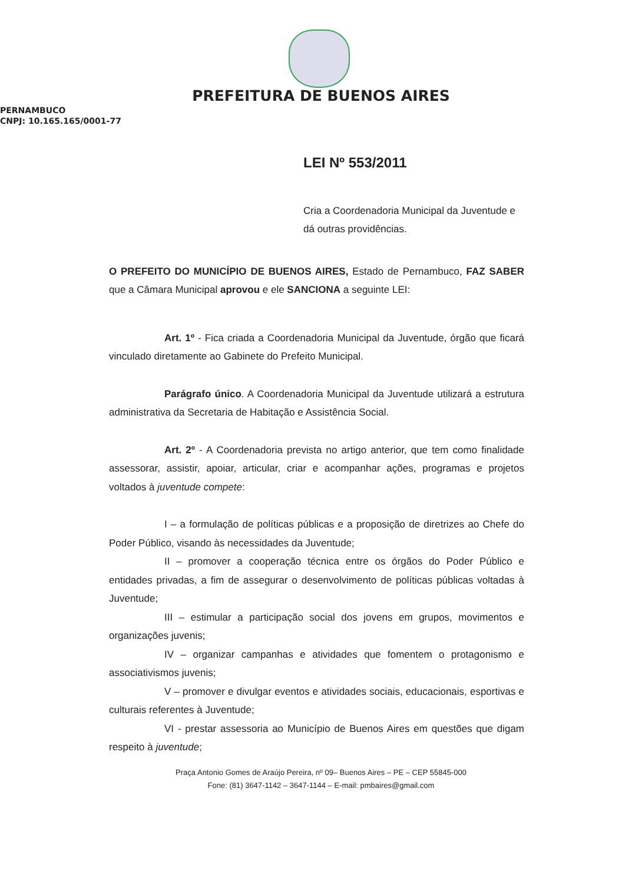PREFEITURA DE BUENOS AIRES
PERNAMBUCO
CNPJ: 10.165.165/0001-77
LEI Nº 553/2011
Cria a Coordenadoria Municipal da Juventude e dá outras providências.
O PREFEITO DO MUNICÍPIO DE BUENOS AIRES, Estado de Pernambuco, FAZ SABER que a Câmara Municipal aprovou e ele SANCIONA a seguinte LEI:
Art. 1º - Fica criada a Coordenadoria Municipal da Juventude, órgão que ficará vinculado diretamente ao Gabinete do Prefeito Municipal.
Parágrafo único. A Coordenadoria Municipal da Juventude utilizará a estrutura administrativa da Secretaria de Habitação e Assistência Social.
Art. 2º - A Coordenadoria prevista no artigo anterior, que tem como finalidade assessorar, assistir, apoiar, articular, criar e acompanhar ações, programas e projetos voltados à juventude compete:
I – a formulação de políticas públicas e a proposição de diretrizes ao Chefe do Poder Público, visando às necessidades da Juventude;
II – promover a cooperação técnica entre os órgãos do Poder Público e entidades privadas, a fim de assegurar o desenvolvimento de políticas públicas voltadas à Juventude;
III – estimular a participação social dos jovens em grupos, movimentos e organizações juvenis;
IV – organizar campanhas e atividades que fomentem o protagonismo e associativismos juvenis;
V – promover e divulgar eventos e atividades sociais, educacionais, esportivas e culturais referentes à Juventude;
VI - prestar assessoria ao Município de Buenos Aires em questões que digam respeito à juventude;
Praça Antonio Gomes de Araújo Pereira, nº 09– Buenos Aires – PE – CEP 55845-000
Fone: (81) 3647-1142 – 3647-1144 – E-mail: pmbaires@gmail.com